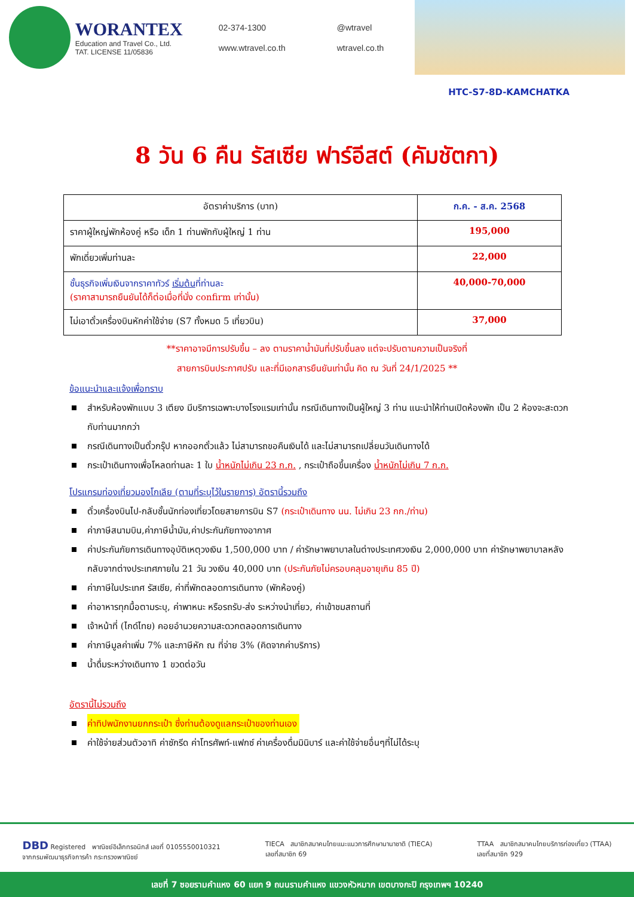WORANTEX
Education and Travel Co., Ltd.
TAT. LICENSE 11/05836
02-374-1300
@wtravel
www.wtravel.co.th
wtravel.co.th
HTC-S7-8D-KAMCHATKA
8 วัน 6 คืน รัสเซีย ฟาร์อีสต์ (คัมชัตกา)
| อัตราค่าบริการ (บาท) | ก.ค. - ส.ค. 2568 |
| --- | --- |
| ราคาผู้ใหญ่พักห้องคู่ หรือ เด็ก 1 ท่านพักกับผู้ใหญ่ 1 ท่าน | 195,000 |
| พักเดี่ยวเพิ่มท่านละ | 22,000 |
| ชั้นธุรกิจเพิ่มเงินจากราคาทัวร์ เริ่มต้น ที่ท่านละ (ราคาสามารถยืนยันได้ก็ต่อเมื่อที่นั่ง confirm เท่านั้น) | 40,000-70,000 |
| ไม่เอาตั๋วเครื่องบินหักค่าใช้จ่าย (S7 ทั้งหมด 5 เที่ยวบิน) | 37,000 |
**ราคาอาจมีการปรับขึ้น – ลง ตามราคาน้ำมันที่ปรับขึ้นลง แต่จะปรับตามความเป็นจริงที่
สายการบินประกาศปรับ และที่มีเอกสารยืนยันเท่านั้น คิด ณ วันที่ 24/1/2025 **
ข้อแนะนำและแจ้งเพื่อทราบ
สำหรับห้องพักแบบ 3 เตียง มีบริการเฉพาะบางโรงแรมเท่านั้น กรณีเดินทางเป็นผู้ใหญ่ 3 ท่าน แนะนำให้ท่านเปิดห้องพัก เป็น 2 ห้องจะสะดวกกับท่านมากกว่า
กรณีเดินทางเป็นตั๋วกรุ๊ป หากออกตั๋วแล้ว ไม่สามารถขอคืนเงินได้ และไม่สามารถเปลี่ยนวันเดินทางได้
กระเป๋าเดินทางเพื่อโหลดท่านละ 1 ใบ น้ำหนักไม่เกิน 23 ก.ก. , กระเป๋าถือขึ้นเครื่อง น้ำหนักไม่เกิน 7 ก.ก.
โปรแกรมท่องเที่ยวมองโกเลีย (ตามที่ระบุไว้ในรายการ) อัตรานี้รวมถึง
ตั๋วเครื่องบินไป-กลับชั้นนักท่องเที่ยวโดยสายการบิน S7 (กระเป๋าเดินทาง นน. ไม่เกิน 23 กก./ท่าน)
ค่าภาษีสนามบิน,ค่าภาษีน้ำมัน,ค่าประกันภัยทางอากาศ
ค่าประกันภัยการเดินทางอุบัติเหตุวงเงิน 1,500,000 บาท / ค่ารักษาพยาบาลในต่างประเทศวงเงิน 2,000,000 บาท ค่ารักษาพยาบาลหลังกลับจากต่างประเทศภายใน 21 วัน วงเงิน 40,000 บาท (ประกันภัยไม่ครอบคลุมอายุเกิน 85 ปี)
ค่าภาษีในประเทศ รัสเซีย, ค่าที่พักตลอดการเดินทาง (พักห้องคู่)
ค่าอาหารทุกมื้อตามระบุ, ค่าพาหนะ หรือรถรับ-ส่ง ระหว่างนำเที่ยว, ค่าเข้าชมสถานที่
เจ้าหน้าที่ (ไกด์ไทย) คอยอำนวยความสะดวกตลอดการเดินทาง
ค่าภาษีมูลค่าเพิ่ม 7% และภาษีหัก ณ ที่จ่าย 3% (คิดจากค่าบริการ)
น้ำดื่มระหว่างเดินทาง 1 ขวดต่อวัน
อัตรานี้ไม่รวมถึง
ค่าทิปพนักงานยกกระเป๋า ซึ่งท่านต้องดูแลกระเป๋าของท่านเอง
ค่าใช้จ่ายส่วนตัวอาทิ ค่าซักรีด ค่าโทรศัพท์-แฟกซ์ ค่าเครื่องดื่มมินิบาร์ และค่าใช้จ่ายอื่นๆที่ไม่ได้ระบุ
DBD Registered พาณิชย์อิเล็กทรอนิกส์ เลขที่ 0105550010321
จากกรมพัฒนาธุรกิจการค้า กระทรวงพาณิชย์
TIECA สมาชิกสมาคมไทยแนะแนวการศึกษานานาชาติ (TIECA)
เลขที่สมาชิก 69
TTAA สมาชิกสมาคมไทยบริการท่องเที่ยว (TTAA)
เลขที่สมาชิก 929
เลขที่ 7 ซอยรามคำแหง 60 แยก 9 ถนนรามคำแหง แขวงหัวหมาก เขตบางกะปิ กรุงเทพฯ 10240